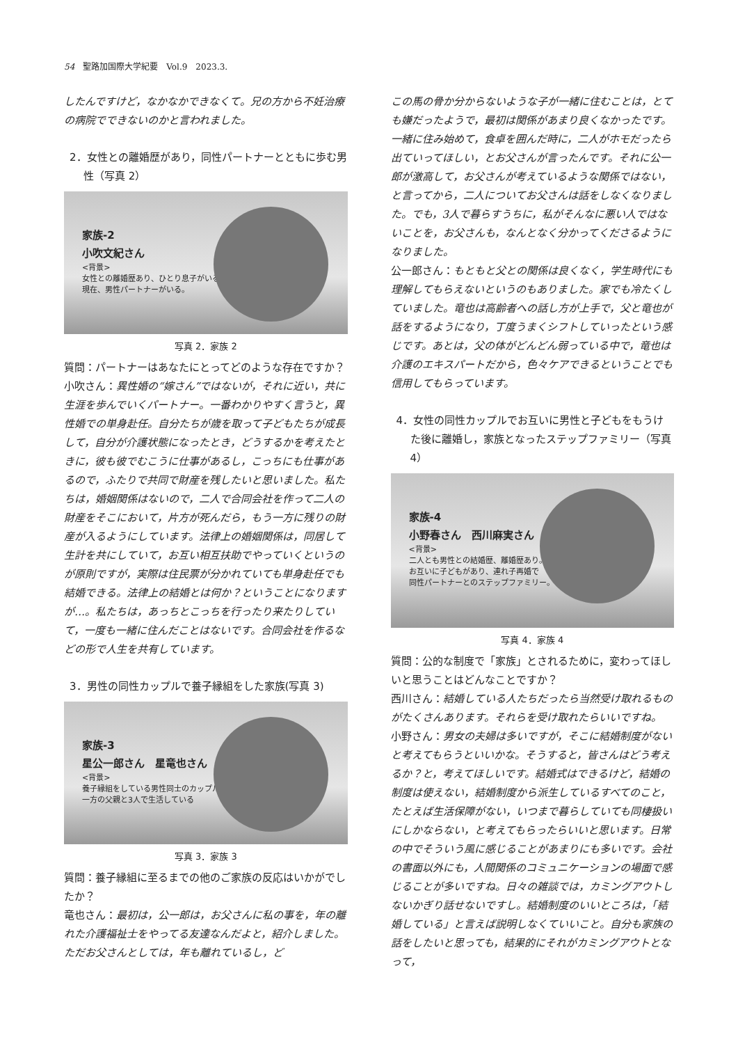54　聖路加国際大学紀要　Vol.9　2023.3.
したんですけど，なかなかできなくて。兄の方から不妊治療の病院でできないのかと言われました。
2．女性との離婚歴があり，同性パートナーとともに歩む男性（写真 2）
家族-2
小吹文紀さん
<背景>
女性との離婚歴あり、ひとり息子がいる。
現在、男性パートナーがいる。
写真 2．家族 2
質問：パートナーはあなたにとってどのような存在ですか？
小吹さん：異性婚の“嫁さん”ではないが，それに近い，共に生涯を歩んでいくパートナー。一番わかりやすく言うと，異性婚での単身赴任。自分たちが歳を取って子どもたちが成長して，自分が介護状態になったとき，どうするかを考えたときに，彼も彼でむこうに仕事があるし，こっちにも仕事があるので，ふたりで共同で財産を残したいと思いました。私たちは，婚姻関係はないので，二人で合同会社を作って二人の財産をそこにおいて，片方が死んだら，もう一方に残りの財産が入るようにしています。法律上の婚姻関係は，同居して生計を共にしていて，お互い相互扶助でやっていくというのが原則ですが，実際は住民票が分かれていても単身赴任でも結婚できる。法律上の結婚とは何か？ということになりますが…。私たちは，あっちとこっちを行ったり来たりしていて，一度も一緒に住んだことはないです。合同会社を作るなどの形で人生を共有しています。
3．男性の同性カップルで養子縁組をした家族(写真 3)
家族-3
星公一郎さん　星竜也さん
<背景>
養子縁組をしている男性同士のカップル
一方の父親と3人で生活している
写真 3．家族 3
質問：養子縁組に至るまでの他のご家族の反応はいかがでしたか？
竜也さん：最初は，公一郎は，お父さんに私の事を，年の離れた介護福祉士をやってる友達なんだよと，紹介しました。ただお父さんとしては，年も離れているし，ど
この馬の骨か分からないような子が一緒に住むことは，とても嫌だったようで，最初は関係があまり良くなかったです。一緒に住み始めて，食卓を囲んだ時に，二人がホモだったら出ていってほしい，とお父さんが言ったんです。それに公一郎が激高して，お父さんが考えているような関係ではない，と言ってから，二人についてお父さんは話をしなくなりました。でも，3人で暮らすうちに，私がそんなに悪い人ではないことを，お父さんも，なんとなく分かってくださるようになりました。
公一郎さん：もともと父との関係は良くなく，学生時代にも理解してもらえないというのもありました。家でも冷たくしていました。竜也は高齢者への話し方が上手で，父と竜也が話をするようになり，丁度うまくシフトしていったという感じです。あとは，父の体がどんどん弱っている中で，竜也は介護のエキスパートだから，色々ケアできるということでも信用してもらっています。
4．女性の同性カップルでお互いに男性と子どもをもうけた後に離婚し，家族となったステップファミリー（写真 4）
家族-4
小野春さん　西川麻実さん
<背景>
二人とも男性との結婚歴、離婚歴あり。
お互いに子どもがあり、連れ子再婚で
同性パートナーとのステップファミリー。
写真 4．家族 4
質問：公的な制度で「家族」とされるために，変わってほしいと思うことはどんなことですか？
西川さん：結婚している人たちだったら当然受け取れるものがたくさんあります。それらを受け取れたらいいですね。
小野さん：男女の夫婦は多いですが，そこに結婚制度がないと考えてもらうといいかな。そうすると，皆さんはどう考えるか？と，考えてほしいです。結婚式はできるけど，結婚の制度は使えない，結婚制度から派生しているすべてのこと，たとえば生活保障がない，いつまで暮らしていても同棲扱いにしかならない，と考えてもらったらいいと思います。日常の中でそういう風に感じることがあまりにも多いです。会社の書面以外にも，人間関係のコミュニケーションの場面で感じることが多いですね。日々の雑談では，カミングアウトしないかぎり話せないですし。結婚制度のいいところは，「結婚している」と言えば説明しなくていいこと。自分も家族の話をしたいと思っても，結果的にそれがカミングアウトとなって，